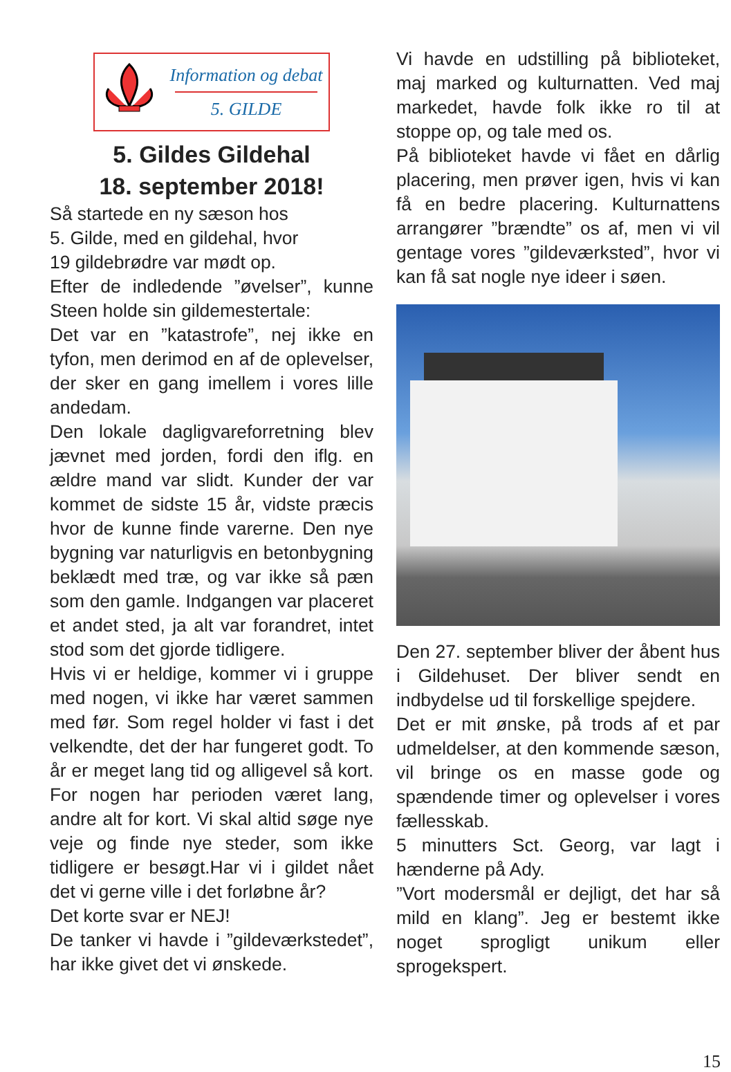Information og debat
5. GILDE
5. Gildes Gildehal
18. september 2018!
Så startede en ny sæson hos
5. Gilde, med en gildehal, hvor
19 gildebrødre var mødt op.
Efter de indledende ”øvelser”, kunne Steen holde sin gildemestertale:
Det var en ”katastrofe”, nej ikke en tyfon, men derimod en af de oplevelser, der sker en gang imellem i vores lille andedam.
Den lokale dagligvareforretning blev jævnet med jorden, fordi den iflg. en ældre mand var slidt. Kunder der var kommet de sidste 15 år, vidste præcis hvor de kunne finde varerne. Den nye bygning var naturligvis en betonbygning beklædt med træ, og var ikke så pæn som den gamle. Indgangen var placeret et andet sted, ja alt var forandret, intet stod som det gjorde tidligere.
Hvis vi er heldige, kommer vi i gruppe med nogen, vi ikke har været sammen med før. Som regel holder vi fast i det velkendte, det der har fungeret godt. To år er meget lang tid og alligevel så kort. For nogen har perioden været lang, andre alt for kort. Vi skal altid søge nye veje og finde nye steder, som ikke tidligere er besøgt.Har vi i gildet nået det vi gerne ville i det forløbne år?
Det korte svar er NEJ!
De tanker vi havde i ”gildeværkstedet”, har ikke givet det vi ønskede.
Vi havde en udstilling på biblioteket, maj marked og kulturnatten. Ved maj markedet, havde folk ikke ro til at stoppe op, og tale med os.
På biblioteket havde vi fået en dårlig placering, men prøver igen, hvis vi kan få en bedre placering. Kulturnattens arrangører ”brændte” os af, men vi vil gentage vores ”gildeværksted”, hvor vi kan få sat nogle nye ideer i søen.
Den 27. september bliver der åbent hus i Gildehuset. Der bliver sendt en indbydelse ud til forskellige spejdere.
Det er mit ønske, på trods af et par udmeldelser, at den kommende sæson, vil bringe os en masse gode og spændende timer og oplevelser i vores fællesskab.
5 minutters Sct. Georg, var lagt i hænderne på Ady.
”Vort modersmål er dejligt, det har så mild en klang”. Jeg er bestemt ikke noget sprogligt unikum eller sprogekspert.
15